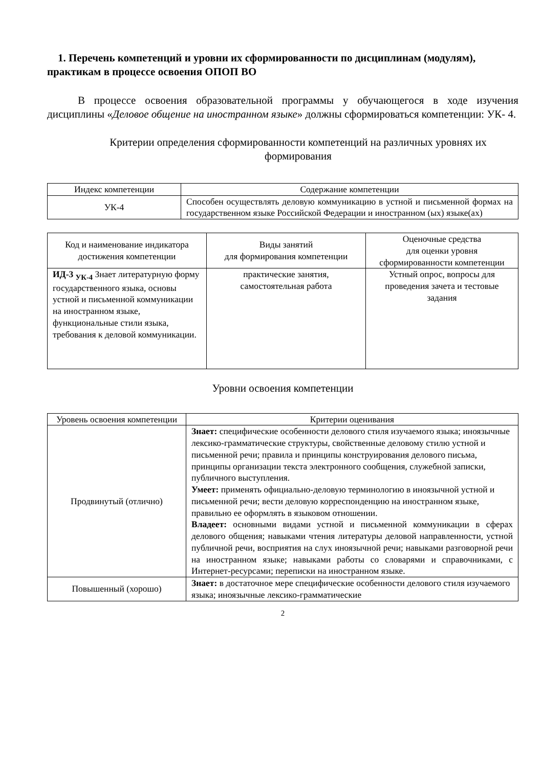1. Перечень компетенций и уровни их сформированности по дисциплинам (модулям), практикам в процессе освоения ОПОП ВО
В процессе освоения образовательной программы у обучающегося в ходе изучения дисциплины «Деловое общение на иностранном языке» должны сформироваться компетенции: УК- 4.
Критерии определения сформированности компетенций на различных уровнях их формирования
| Индекс компетенции | Содержание компетенции |
| --- | --- |
| УК-4 | Способен осуществлять деловую коммуникацию в устной и письменной формах на государственном языке Российской Федерации и иностранном (ых) языке(ах) |
| Код и наименование индикатора достижения компетенции | Виды занятий для формирования компетенции | Оценочные средства для оценки уровня сформированности компетенции |
| --- | --- | --- |
| ИД-3 <sub>УК-4</sub> Знает литературную форму государственного языка, основы устной и письменной коммуникации на иностранном языке, функциональные стили языка, требования к деловой коммуникации. | практические занятия, самостоятельная работа | Устный опрос, вопросы для проведения зачета и тестовые задания |
Уровни освоения компетенции
| Уровень освоения компетенции | Критерии оценивания |
| --- | --- |
| Продвинутый (отлично) | Знает: специфические особенности делового стиля изучаемого языка; иноязычные лексико-грамматические структуры, свойственные деловому стилю устной и письменной речи; правила и принципы конструирования делового письма, принципы организации текста электронного сообщения, служебной записки, публичного выступления. Умеет: применять официально-деловую терминологию в иноязычной устной и письменной речи; вести деловую корреспонденцию на иностранном языке, правильно ее оформлять в языковом отношении. Владеет: основными видами устной и письменной коммуникации в сферах делового общения; навыками чтения литературы деловой направленности, устной публичной речи, восприятия на слух иноязычной речи; навыками разговорной речи на иностранном языке; навыками работы со словарями и справочниками, с Интернет-ресурсами; переписки на иностранном языке. |
| Повышенный (хорошо) | Знает: в достаточное мере специфические особенности делового стиля изучаемого языка; иноязычные лексико-грамматические |
2